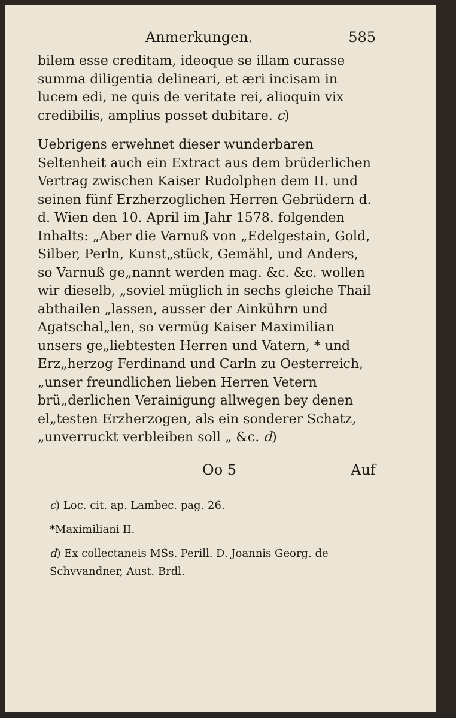Anmerkungen. 585
bilem esse creditam, ideoque se illam curasse summa diligentia delineari, et æri incisam in lucem edi, ne quis de veritate rei, alioquin vix credibilis, amplius posset dubitare. c)
Uebrigens erwehnet dieser wunderbaren Seltenheit auch ein Extract aus dem brüderlichen Vertrag zwischen Kaiser Rudolphen dem II. und seinen fünf Erzherzoglichen Herren Gebrüdern d. d. Wien den 10. April im Jahr 1578. folgenden Inhalts: „Aber die Varnuß von „Edelgestain, Gold, Silber, Perln, Kunst„stück, Gemähl, und Anders, so Varnuß ge„nannt werden mag. &c. &c. wollen wir dieselb, „soviel müglich in sechs gleiche Thail abthailen „lassen, ausser der Ainkührn und Agatschal„len, so vermüg Kaiser Maximilian unsers ge„liebtesten Herren und Vatern, * und Erz„herzog Ferdinand und Carln zu Oesterreich, „unser freundlichen lieben Herren Vetern brü„derlichen Verainigung allwegen bey denen el„testen Erzherzogen, als ein sonderer Schatz, „unverruckt verbleiben soll „ &c. d)
Oo 5 Auf
c) Loc. cit. ap. Lambec. pag. 26.
*Maximiliani II.
d) Ex collectaneis MSs. Perill. D. Joannis Georg. de Schvvandner, Aust. Brdl.